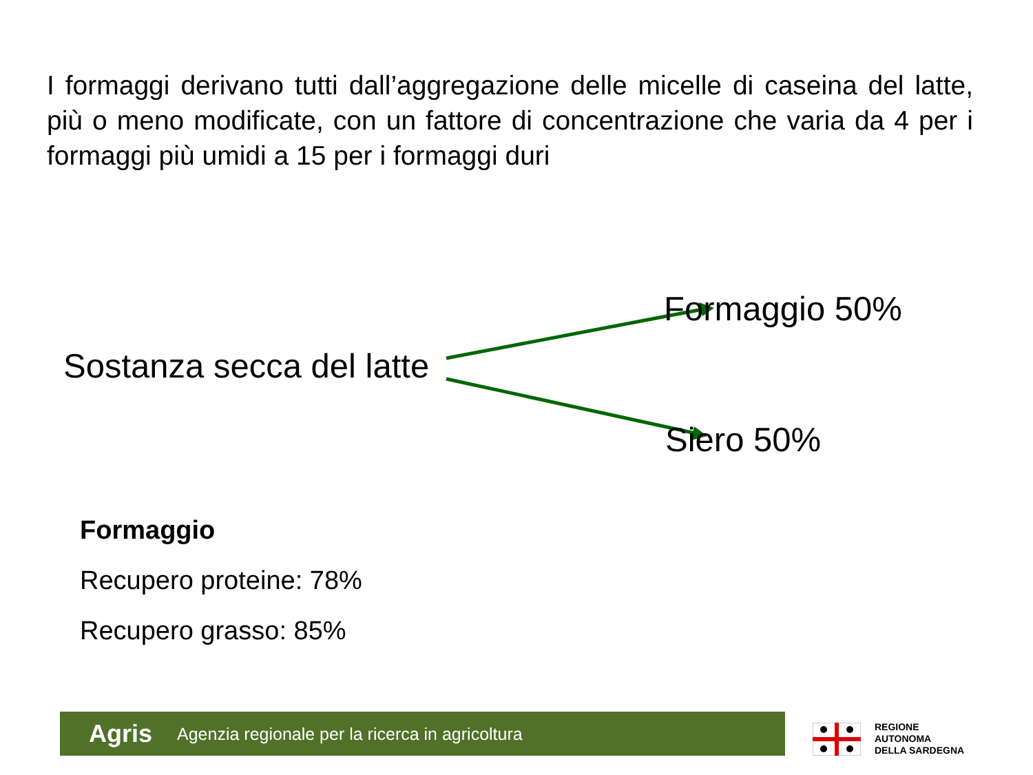I formaggi derivano tutti dall’aggregazione delle micelle di caseina del latte, più o meno modificate, con un fattore di concentrazione che varia da 4 per i formaggi più umidi a 15 per i formaggi duri
Sostanza secca del latte
Formaggio 50%
Siero 50%
Formaggio
Recupero proteine: 78%
Recupero grasso: 85%
Agris Agenzia regionale per la ricerca in agricoltura
REGIONE
AUTONOMA
DELLA SARDEGNA